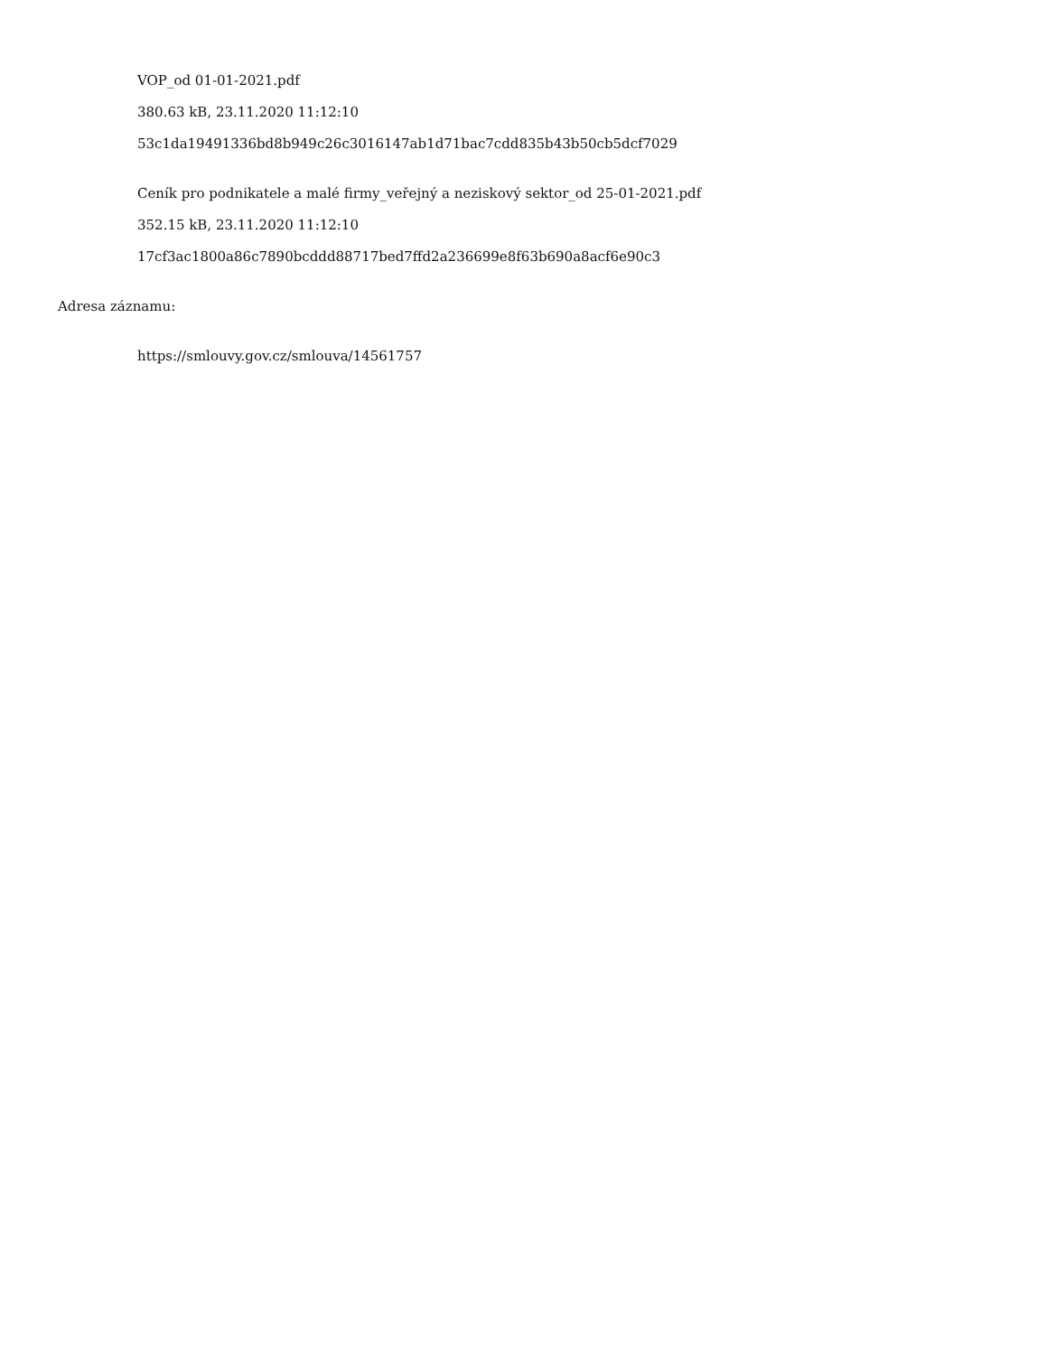VOP_od 01-01-2021.pdf
380.63 kB, 23.11.2020 11:12:10
53c1da19491336bd8b949c26c3016147ab1d71bac7cdd835b43b50cb5dcf7029
Ceník pro podnikatele a malé firmy_veřejný a neziskový sektor_od 25-01-2021.pdf
352.15 kB, 23.11.2020 11:12:10
17cf3ac1800a86c7890bcddd88717bed7ffd2a236699e8f63b690a8acf6e90c3
Adresa záznamu:
https://smlouvy.gov.cz/smlouva/14561757